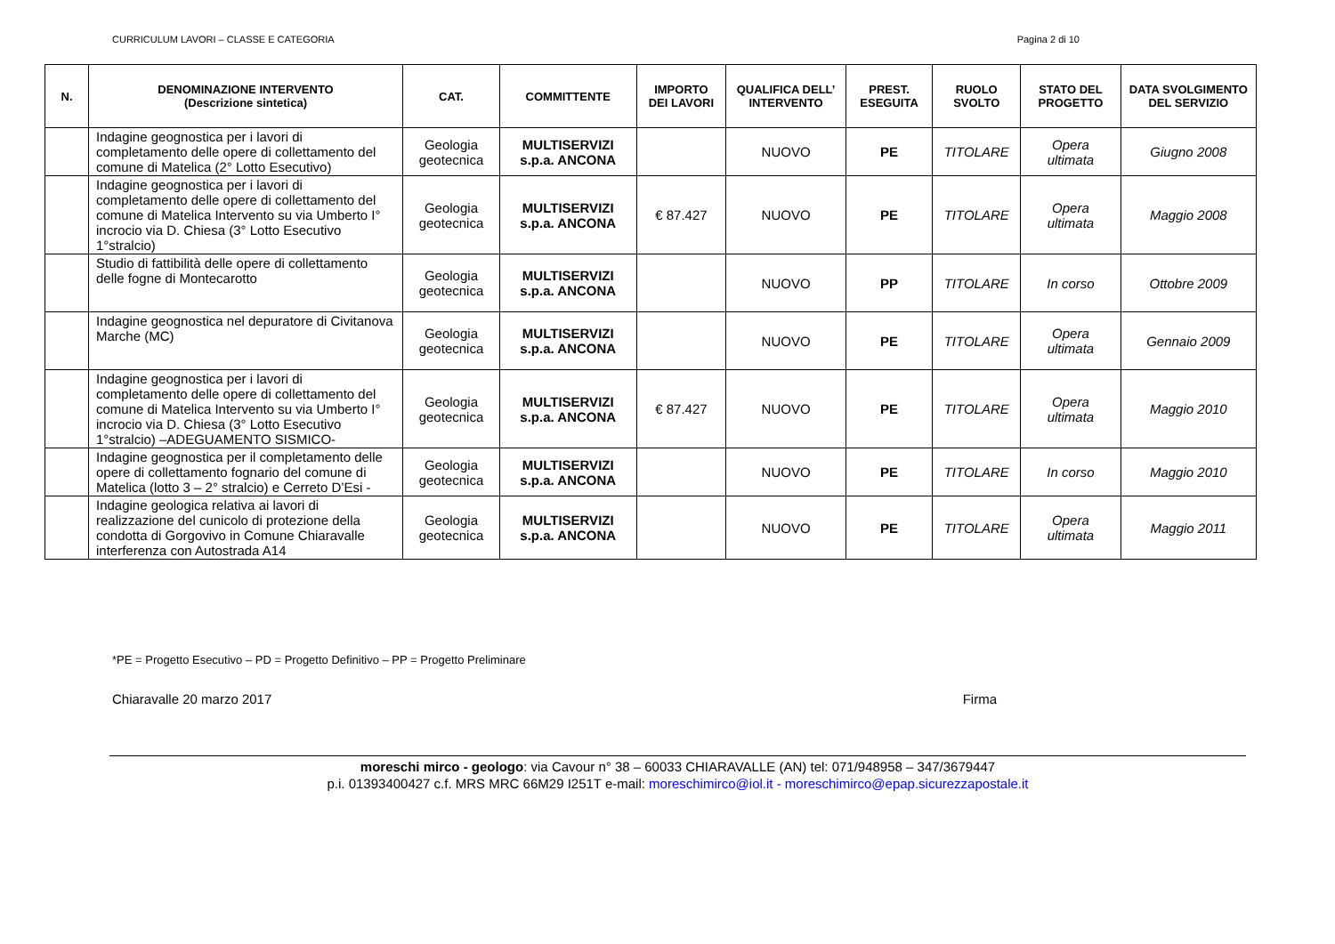CURRICULUM LAVORI – CLASSE E CATEGORIA Pagina 2 di 10
| N. | DENOMINAZIONE INTERVENTO (Descrizione sintetica) | CAT. | COMMITTENTE | IMPORTO DEI LAVORI | QUALIFICA DELL’ INTERVENTO | PREST. ESEGUITA | RUOLO SVOLTO | STATO DEL PROGETTO | DATA SVOLGIMENTO DEL SERVIZIO |
| --- | --- | --- | --- | --- | --- | --- | --- | --- | --- |
| | Indagine geognostica per i lavori di completamento delle opere di collettamento del comune di Matelica (2° Lotto Esecutivo) | Geologia geotecnica | MULTISERVIZI s.p.a. ANCONA | | NUOVO | PE | TITOLARE | Opera ultimata | Giugno 2008 |
| | Indagine geognostica per i lavori di completamento delle opere di collettamento del comune di Matelica Intervento su via Umberto I° incrocio via D. Chiesa (3° Lotto Esecutivo 1°stralcio) | Geologia geotecnica | MULTISERVIZI s.p.a. ANCONA | € 87.427 | NUOVO | PE | TITOLARE | Opera ultimata | Maggio 2008 |
| | Studio di fattibilità delle opere di collettamento delle fogne di Montecarotto | Geologia geotecnica | MULTISERVIZI s.p.a. ANCONA | | NUOVO | PP | TITOLARE | In corso | Ottobre 2009 |
| | Indagine geognostica nel depuratore di Civitanova Marche (MC) | Geologia geotecnica | MULTISERVIZI s.p.a. ANCONA | | NUOVO | PE | TITOLARE | Opera ultimata | Gennaio 2009 |
| | Indagine geognostica per i lavori di completamento delle opere di collettamento del comune di Matelica Intervento su via Umberto I° incrocio via D. Chiesa (3° Lotto Esecutivo 1°stralcio) –ADEGUAMENTO SISMICO- | Geologia geotecnica | MULTISERVIZI s.p.a. ANCONA | € 87.427 | NUOVO | PE | TITOLARE | Opera ultimata | Maggio 2010 |
| | Indagine geognostica per il completamento delle opere di collettamento fognario del comune di Matelica (lotto 3 – 2° stralcio) e Cerreto D’Esi - | Geologia geotecnica | MULTISERVIZI s.p.a. ANCONA | | NUOVO | PE | TITOLARE | In corso | Maggio 2010 |
| | Indagine geologica relativa ai lavori di realizzazione del cunicolo di protezione della condotta di Gorgovivo in Comune Chiaravalle interferenza con Autostrada A14 | Geologia geotecnica | MULTISERVIZI s.p.a. ANCONA | | NUOVO | PE | TITOLARE | Opera ultimata | Maggio 2011 |
*PE = Progetto Esecutivo – PD = Progetto Definitivo – PP = Progetto Preliminare
Chiaravalle 20 marzo 2017 Firma
moreschi mirco - geologo: via Cavour n° 38 – 60033 CHIARAVALLE (AN) tel: 071/948958 – 347/3679447
p.i. 01393400427 c.f. MRS MRC 66M29 I251T e-mail: moreschimirco@iol.it - moreschimirco@epap.sicurezzapostale.it